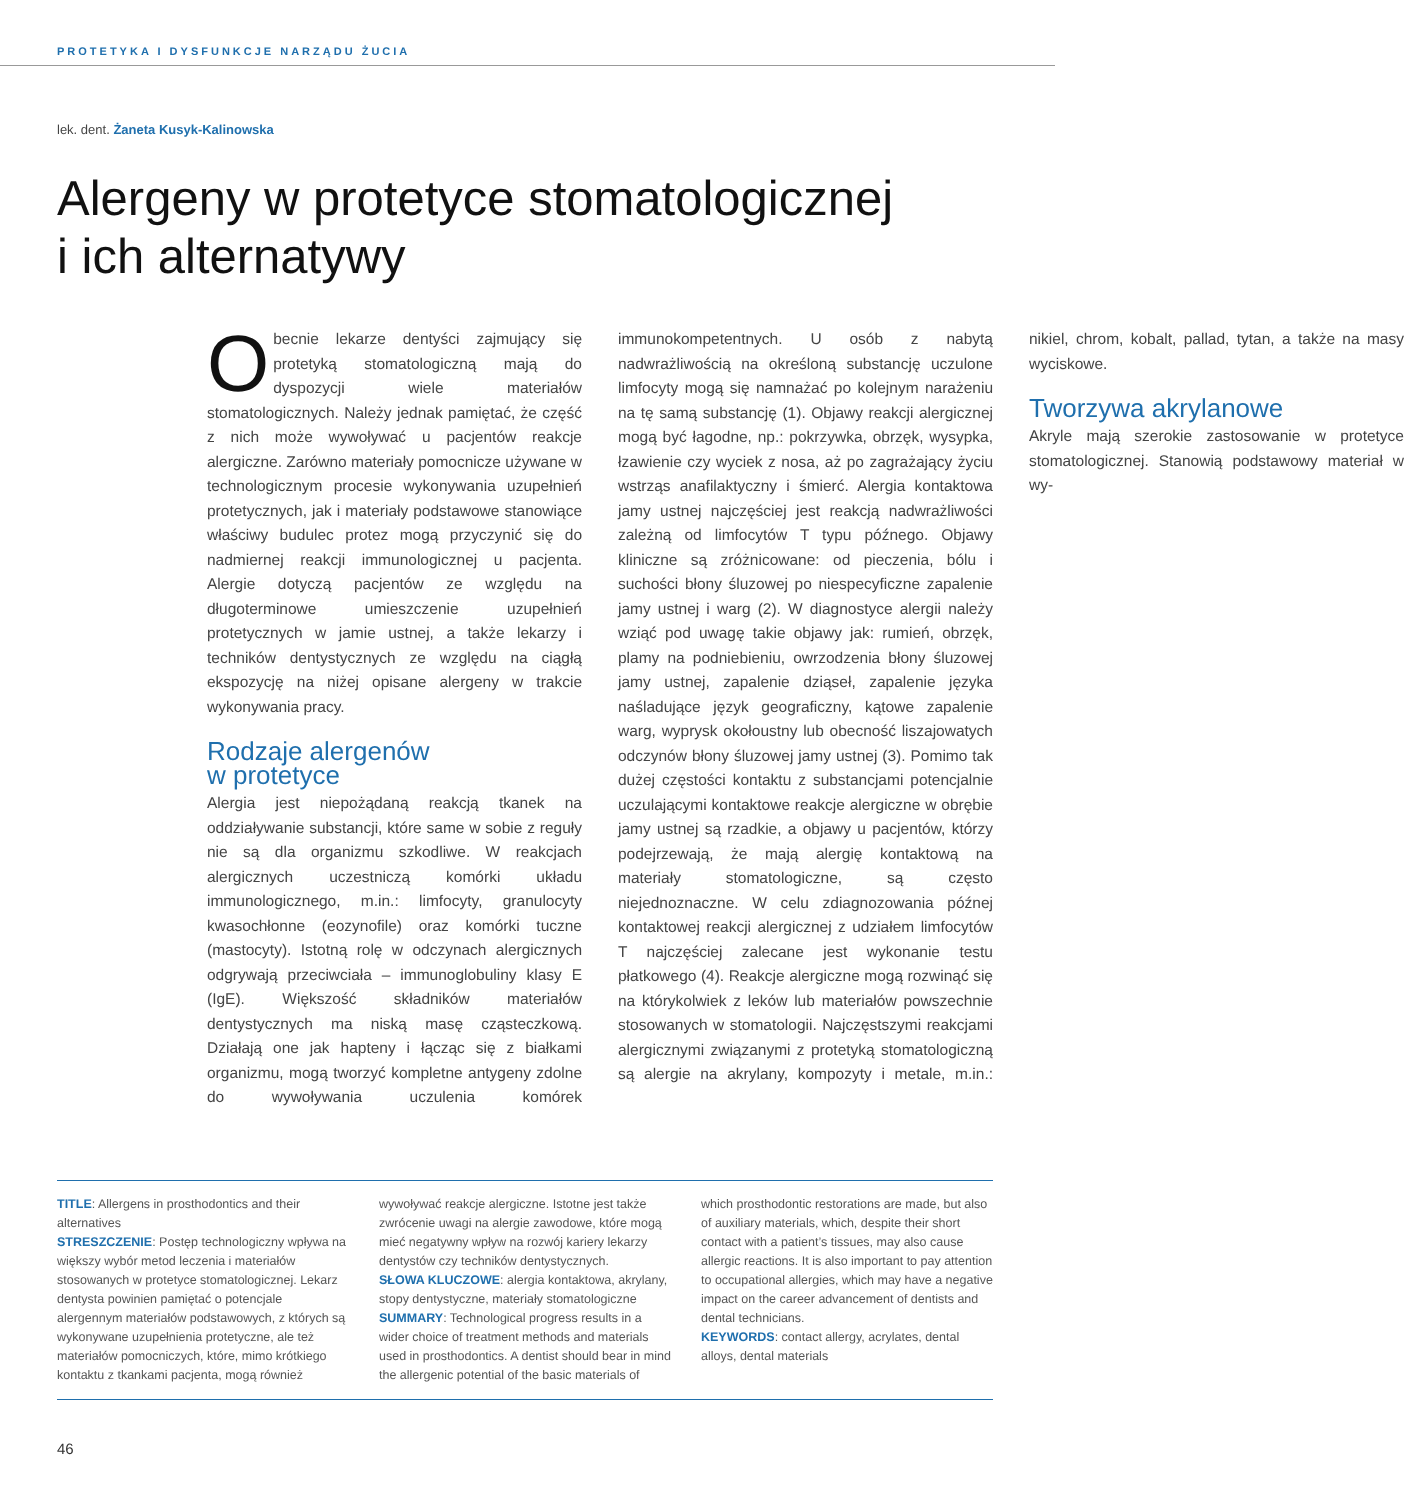PROTETYKA I DYSFUNKCJE NARZĄDU ŻUCIA
lek. dent. Żaneta Kusyk-Kalinowska
Alergeny w protetyce stomatologicznej
i ich alternatywy
Obecnie lekarze dentyści zajmujący się protetyką stomatologiczną mają do dyspozycji wiele materiałów stomatologicznych. Należy jednak pamiętać, że część z nich może wywoływać u pacjentów reakcje alergiczne. Zarówno materiały pomocnicze używane w technologicznym procesie wykonywania uzupełnień protetycznych, jak i materiały podstawowe stanowiące właściwy budulec protez mogą przyczynić się do nadmiernej reakcji immunologicznej u pacjenta. Alergie dotyczą pacjentów ze względu na długoterminowe umieszczenie uzupełnień protetycznych w jamie ustnej, a także lekarzy i techników dentystycznych ze względu na ciągłą ekspozycję na niżej opisane alergeny w trakcie wykonywania pracy.
Rodzaje alergenów
w protetyce
Alergia jest niepożądaną reakcją tkanek na oddziaływanie substancji, które same w sobie z reguły nie są dla organizmu szkodliwe. W reakcjach alergicznych uczestniczą komórki układu immunologicznego, m.in.: limfocyty, granulocyty kwasochłonne (eozynofile) oraz komórki tuczne (mastocyty). Istotną rolę w odczynach alergicznych odgrywają przeciwciała – immunoglobuliny klasy E (IgE). Większość składników materiałów dentystycznych ma niską masę cząsteczkową. Działają one jak hapteny i łącząc się z białkami organizmu, mogą tworzyć kompletne antygeny zdolne do wywoływania uczulenia komórek immunokompetentnych. U osób z nabytą nadwrażliwością na określoną substancję uczulone limfocyty mogą się namnażać po kolejnym narażeniu na tę samą substancję (1). Objawy reakcji alergicznej mogą być łagodne, np.: pokrzywka, obrzęk, wysypka, łzawienie czy wyciek z nosa, aż po zagrażający życiu wstrząs anafilaktyczny i śmierć. Alergia kontaktowa jamy ustnej najczęściej jest reakcją nadwrażliwości zależną od limfocytów T typu późnego. Objawy kliniczne są zróżnicowane: od pieczenia, bólu i suchości błony śluzowej po niespecyficzne zapalenie jamy ustnej i warg (2). W diagnostyce alergii należy wziąć pod uwagę takie objawy jak: rumień, obrzęk, plamy na podniebieniu, owrzodzenia błony śluzowej jamy ustnej, zapalenie dziąseł, zapalenie języka naśladujące język geograficzny, kątowe zapalenie warg, wyprysk okołoustny lub obecność liszajowatych odczynów błony śluzowej jamy ustnej (3). Pomimo tak dużej częstości kontaktu z substancjami potencjalnie uczulającymi kontaktowe reakcje alergiczne w obrębie jamy ustnej są rzadkie, a objawy u pacjentów, którzy podejrzewają, że mają alergię kontaktową na materiały stomatologiczne, są często niejednoznaczne. W celu zdiagnozowania późnej kontaktowej reakcji alergicznej z udziałem limfocytów T najczęściej zalecane jest wykonanie testu płatkowego (4). Reakcje alergiczne mogą rozwinąć się na którykolwiek z leków lub materiałów powszechnie stosowanych w stomatologii. Najczęstszymi reakcjami alergicznymi związanymi z protetyką stomatologiczną są alergie na akrylany, kompozyty i metale, m.in.: nikiel, chrom, kobalt, pallad, tytan, a także na masy wyciskowe.
Tworzywa akrylanowe
Akryle mają szerokie zastosowanie w protetyce stomatologicznej. Stanowią podstawowy materiał w wy-
TITLE: Allergens in prosthodontics and their alternatives
STRESZCZENIE: Postęp technologiczny wpływa na większy wybór metod leczenia i materiałów stosowanych w protetyce stomatologicznej. Lekarz dentysta powinien pamiętać o potencjale alergennym materiałów podstawowych, z których są wykonywane uzupełnienia protetyczne, ale też materiałów pomocniczych, które, mimo krótkiego kontaktu z tkankami pacjenta, mogą również wywoływać reakcje alergiczne. Istotne jest także zwrócenie uwagi na alergie zawodowe, które mogą mieć negatywny wpływ na rozwój kariery lekarzy dentystów czy techników dentystycznych.
SŁOWA KLUCZOWE: alergia kontaktowa, akrylany, stopy dentystyczne, materiały stomatologiczne
SUMMARY: Technological progress results in a wider choice of treatment methods and materials used in prosthodontics. A dentist should bear in mind the allergenic potential of the basic materials of which prosthodontic restorations are made, but also of auxiliary materials, which, despite their short contact with a patient’s tissues, may also cause allergic reactions. It is also important to pay attention to occupational allergies, which may have a negative impact on the career advancement of dentists and dental technicians.
KEYWORDS: contact allergy, acrylates, dental alloys, dental materials
46